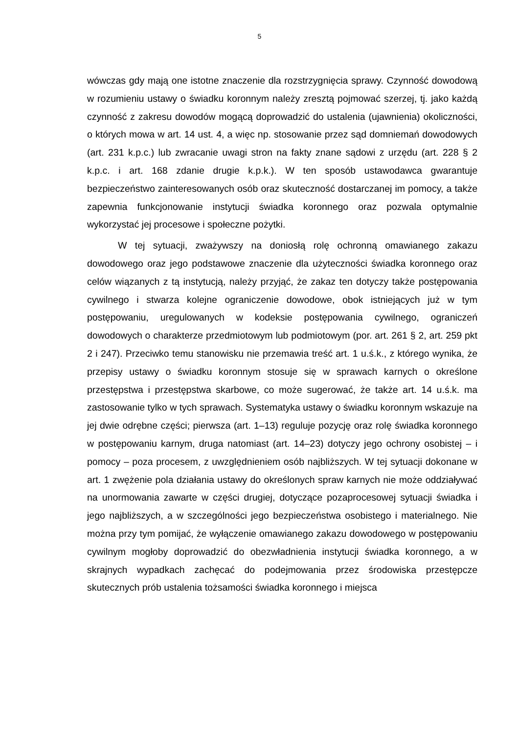5
wówczas gdy mają one istotne znaczenie dla rozstrzygnięcia sprawy. Czynność dowodową w rozumieniu ustawy o świadku koronnym należy zresztą pojmować szerzej, tj. jako każdą czynność z zakresu dowodów mogącą doprowadzić do ustalenia (ujawnienia) okoliczności, o których mowa w art. 14 ust. 4, a więc np. stosowanie przez sąd domniemań dowodowych (art. 231 k.p.c.) lub zwracanie uwagi stron na fakty znane sądowi z urzędu (art. 228 § 2 k.p.c. i art. 168 zdanie drugie k.p.k.). W ten sposób ustawodawca gwarantuje bezpieczeństwo zainteresowanych osób oraz skuteczność dostarczanej im pomocy, a także zapewnia funkcjonowanie instytucji świadka koronnego oraz pozwala optymalnie wykorzystać jej procesowe i społeczne pożytki.
W tej sytuacji, zważywszy na doniosłą rolę ochronną omawianego zakazu dowodowego oraz jego podstawowe znaczenie dla użyteczności świadka koronnego oraz celów wiązanych z tą instytucją, należy przyjąć, że zakaz ten dotyczy także postępowania cywilnego i stwarza kolejne ograniczenie dowodowe, obok istniejących już w tym postępowaniu, uregulowanych w kodeksie postępowania cywilnego, ograniczeń dowodowych o charakterze przedmiotowym lub podmiotowym (por. art. 261 § 2, art. 259 pkt 2 i 247). Przeciwko temu stanowisku nie przemawia treść art. 1 u.ś.k., z którego wynika, że przepisy ustawy o świadku koronnym stosuje się w sprawach karnych o określone przestępstwa i przestępstwa skarbowe, co może sugerować, że także art. 14 u.ś.k. ma zastosowanie tylko w tych sprawach. Systematyka ustawy o świadku koronnym wskazuje na jej dwie odrębne części; pierwsza (art. 1–13) reguluje pozycję oraz rolę świadka koronnego w postępowaniu karnym, druga natomiast (art. 14–23) dotyczy jego ochrony osobistej – i pomocy – poza procesem, z uwzględnieniem osób najbliższych. W tej sytuacji dokonane w art. 1 zwężenie pola działania ustawy do określonych spraw karnych nie może oddziaływać na unormowania zawarte w części drugiej, dotyczące pozaprocesowej sytuacji świadka i jego najbliższych, a w szczególności jego bezpieczeństwa osobistego i materialnego. Nie można przy tym pomijać, że wyłączenie omawianego zakazu dowodowego w postępowaniu cywilnym mogłoby doprowadzić do obezwładnienia instytucji świadka koronnego, a w skrajnych wypadkach zachęcać do podejmowania przez środowiska przestępcze skutecznych prób ustalenia tożsamości świadka koronnego i miejsca